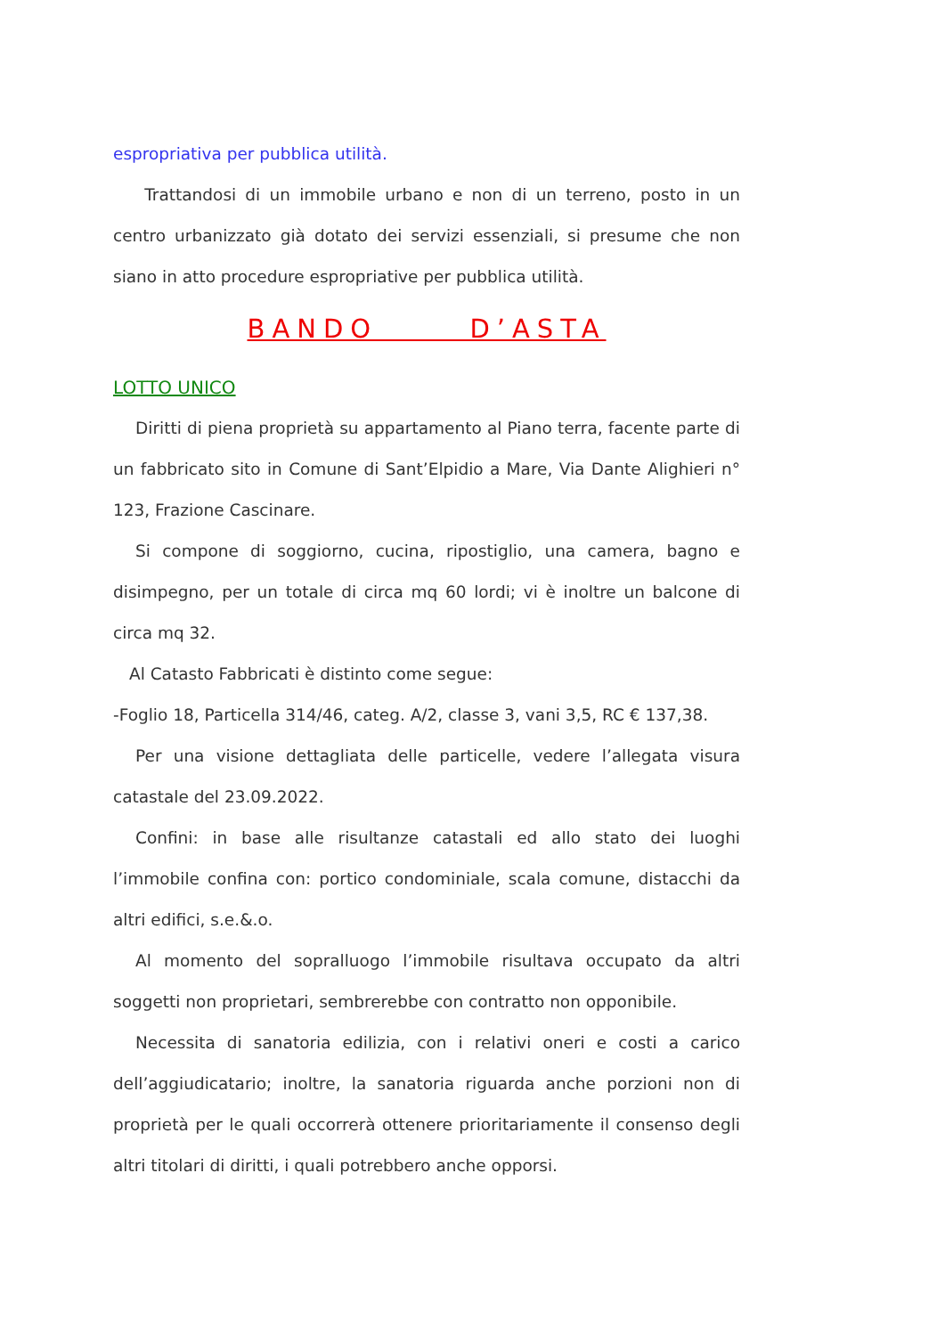espropriativa per pubblica utilità.
Trattandosi di un immobile urbano e non di un terreno, posto in un centro urbanizzato già dotato dei servizi essenziali, si presume che non siano in atto procedure espropriative per pubblica utilità.
BANDO D’ASTA
LOTTO UNICO
Diritti di piena proprietà su appartamento al Piano terra, facente parte di un fabbricato sito in Comune di Sant’Elpidio a Mare, Via Dante Alighieri n° 123, Frazione Cascinare.
Si compone di soggiorno, cucina, ripostiglio, una camera, bagno e disimpegno, per un totale di circa mq 60 lordi; vi è inoltre un balcone di circa mq 32.
Al Catasto Fabbricati è distinto come segue:
-Foglio 18, Particella 314/46, categ. A/2, classe 3, vani 3,5, RC € 137,38.
Per una visione dettagliata delle particelle, vedere l’allegata visura catastale del 23.09.2022.
Confini: in base alle risultanze catastali ed allo stato dei luoghi l’immobile confina con: portico condominiale, scala comune, distacchi da altri edifici, s.e.&.o.
Al momento del sopralluogo l’immobile risultava occupato da altri soggetti non proprietari, sembrerebbe con contratto non opponibile.
Necessita di sanatoria edilizia, con i relativi oneri e costi a carico dell’aggiudicatario; inoltre, la sanatoria riguarda anche porzioni non di proprietà per le quali occorrerà ottenere prioritariamente il consenso degli altri titolari di diritti, i quali potrebbero anche opporsi.